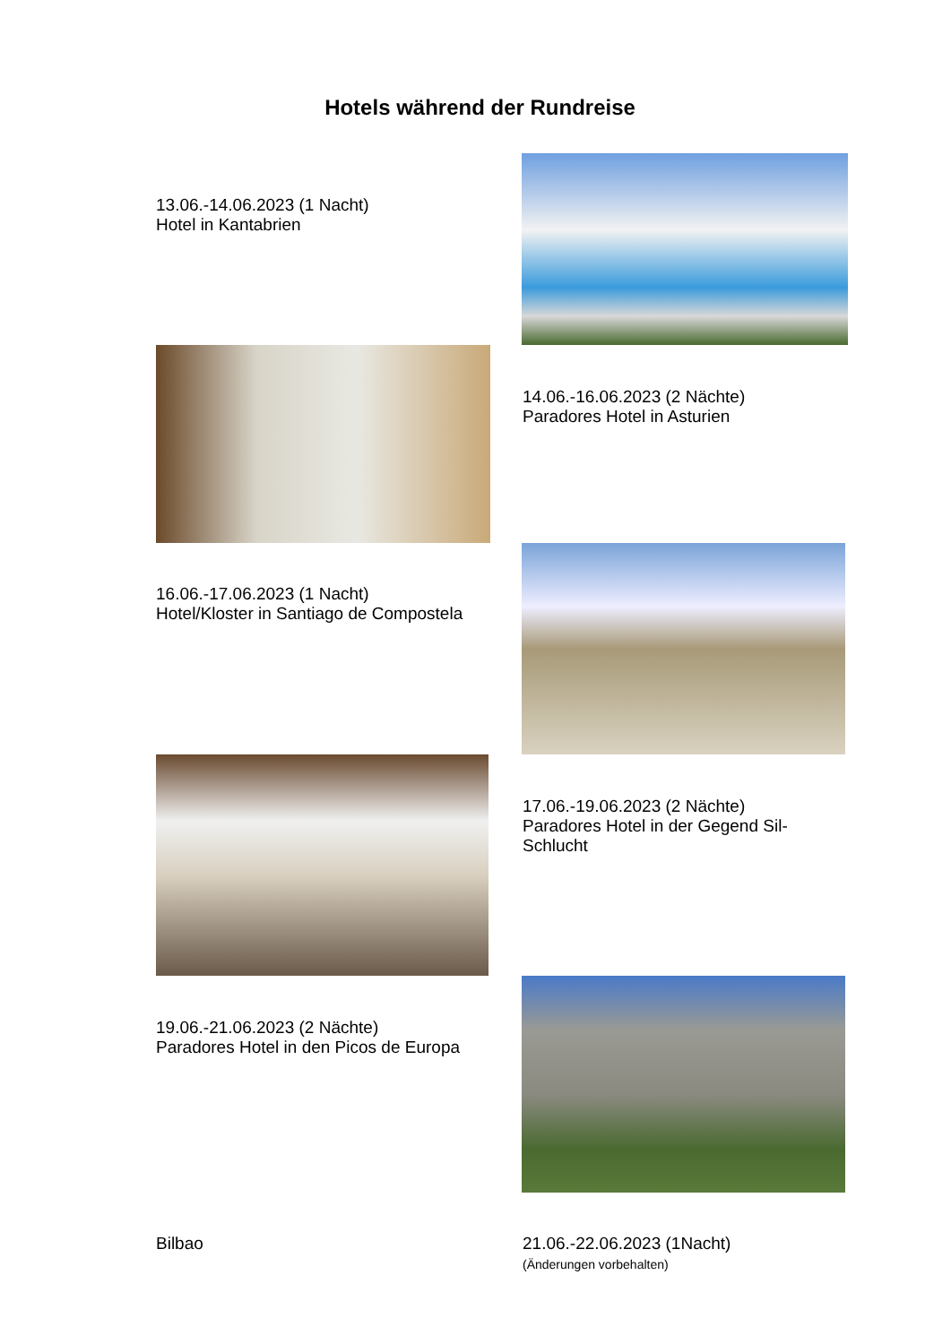Hotels während der Rundreise
13.06.-14.06.2023 (1 Nacht)
Hotel in Kantabrien
14.06.-16.06.2023 (2 Nächte)
Paradores Hotel in Asturien
16.06.-17.06.2023 (1 Nacht)
Hotel/Kloster in Santiago de Compostela
17.06.-19.06.2023 (2 Nächte)
Paradores Hotel in der Gegend Sil-
Schlucht
19.06.-21.06.2023 (2 Nächte)
Paradores Hotel in den Picos de Europa
Bilbao
21.06.-22.06.2023 (1Nacht)
(Änderungen vorbehalten)